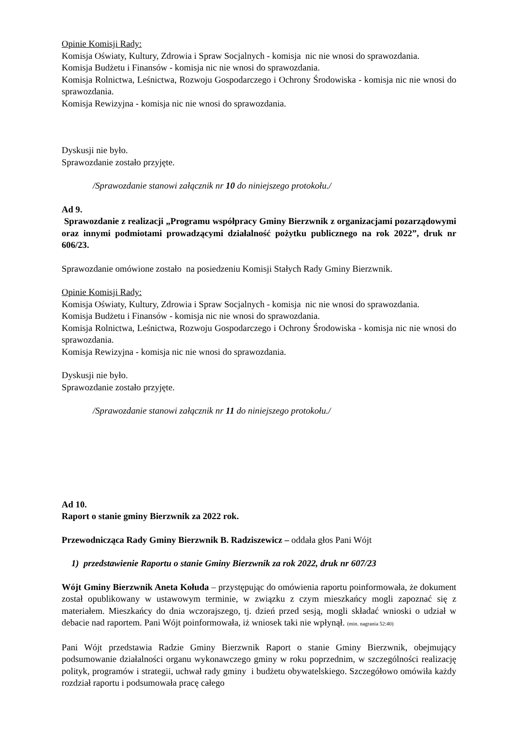Opinie Komisji Rady:
Komisja Oświaty, Kultury, Zdrowia i Spraw Socjalnych - komisja nic nie wnosi do sprawozdania.
Komisja Budżetu i Finansów - komisja nic nie wnosi do sprawozdania.
Komisja Rolnictwa, Leśnictwa, Rozwoju Gospodarczego i Ochrony Środowiska - komisja nic nie wnosi do sprawozdania.
Komisja Rewizyjna - komisja nic nie wnosi do sprawozdania.
Dyskusji nie było.
Sprawozdanie zostało przyjęte.
/Sprawozdanie stanowi załącznik nr 10 do niniejszego protokołu./
Ad 9.
Sprawozdanie z realizacji „Programu współpracy Gminy Bierzwnik z organizacjami pozarządowymi oraz innymi podmiotami prowadzącymi działalność pożytku publicznego na rok 2022”, druk nr 606/23.
Sprawozdanie omówione zostało na posiedzeniu Komisji Stałych Rady Gminy Bierzwnik.
Opinie Komisji Rady:
Komisja Oświaty, Kultury, Zdrowia i Spraw Socjalnych - komisja nic nie wnosi do sprawozdania.
Komisja Budżetu i Finansów - komisja nic nie wnosi do sprawozdania.
Komisja Rolnictwa, Leśnictwa, Rozwoju Gospodarczego i Ochrony Środowiska - komisja nic nie wnosi do sprawozdania.
Komisja Rewizyjna - komisja nic nie wnosi do sprawozdania.
Dyskusji nie było.
Sprawozdanie zostało przyjęte.
/Sprawozdanie stanowi załącznik nr 11 do niniejszego protokołu./
Ad 10.
Raport o stanie gminy Bierzwnik za 2022 rok.
Przewodnicząca Rady Gminy Bierzwnik B. Radziszewicz – oddała głos Pani Wójt
1) przedstawienie Raportu o stanie Gminy Bierzwnik za rok 2022, druk nr 607/23
Wójt Gminy Bierzwnik Aneta Kołuda – przystępując do omówienia raportu poinformowała, że dokument został opublikowany w ustawowym terminie, w związku z czym mieszkańcy mogli zapoznać się z materiałem. Mieszkańcy do dnia wczorajszego, tj. dzień przed sesją, mogli składać wnioski o udział w debacie nad raportem. Pani Wójt poinformowała, iż wniosek taki nie wpłynął. (min. nagrania 52:40)
Pani Wójt przedstawia Radzie Gminy Bierzwnik Raport o stanie Gminy Bierzwnik, obejmujący podsumowanie działalności organu wykonawczego gminy w roku poprzednim, w szczególności realizację polityk, programów i strategii, uchwał rady gminy i budżetu obywatelskiego. Szczegółowo omówiła każdy rozdział raportu i podsumowała pracę całego